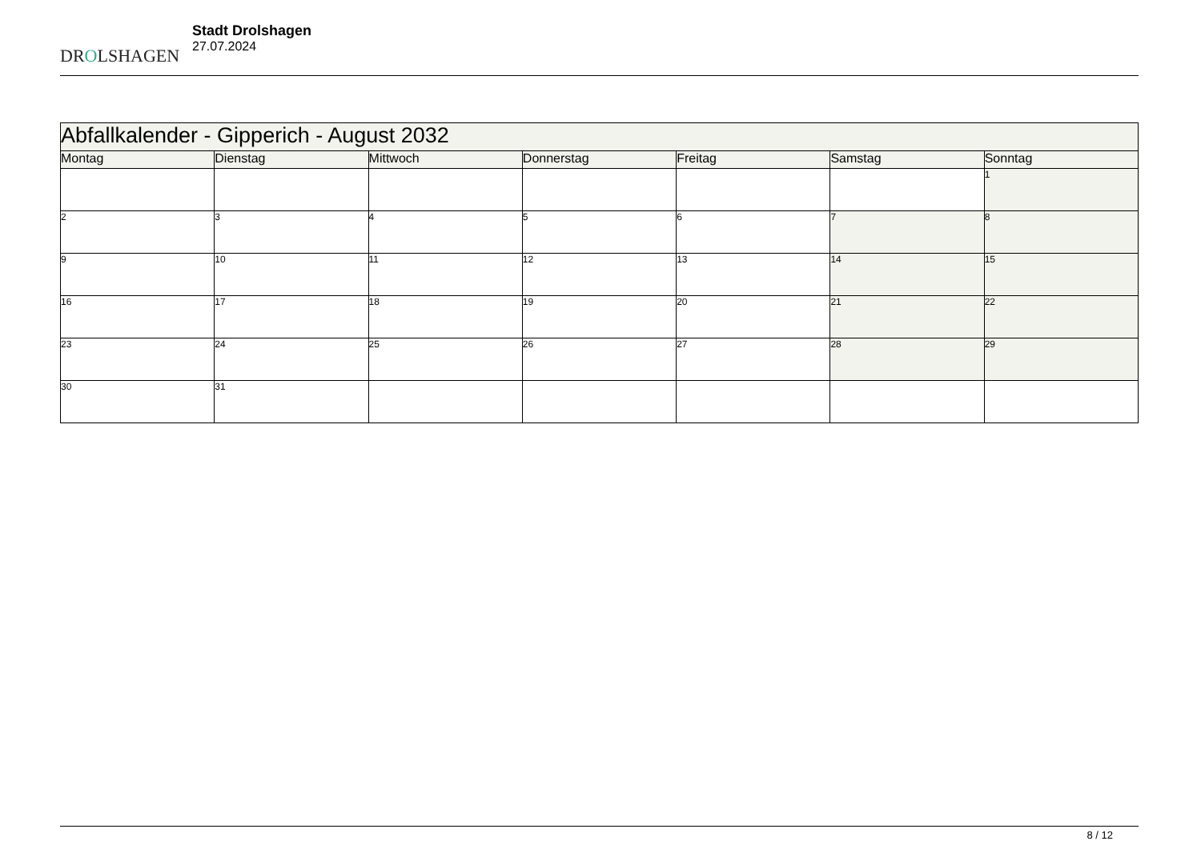DROLSHAGEN
Stadt Drolshagen
27.07.2024
| Abfallkalender - Gipperich - August 2032 | | | | | | |
| --- | --- | --- | --- | --- | --- | --- |
| Montag | Dienstag | Mittwoch | Donnerstag | Freitag | Samstag | Sonntag |
| | | | | | | 1 |
| 2 | 3 | 4 | 5 | 6 | 7 | 8 |
| 9 | 10 | 11 | 12 | 13 | 14 | 15 |
| 16 | 17 | 18 | 19 | 20 | 21 | 22 |
| 23 | 24 | 25 | 26 | 27 | 28 | 29 |
| 30 | 31 | | | | | |
8 / 12